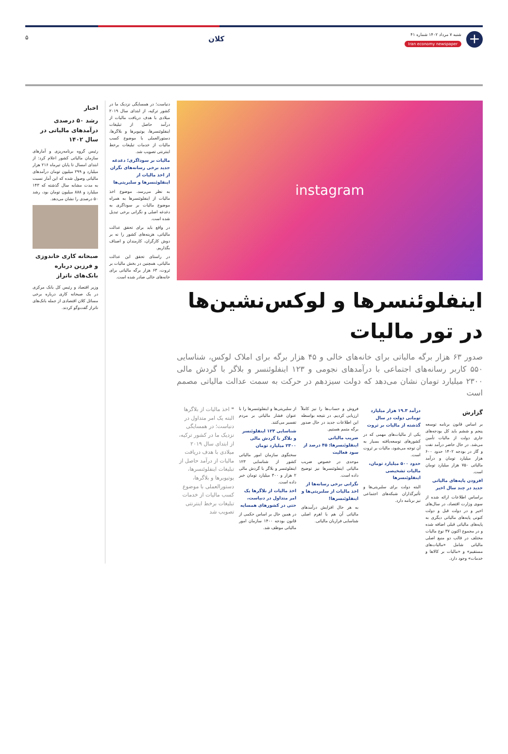+
شنبه ۷ مرداد ۱۴۰۲ شماره ۴۱
Iran economy newspaper
کلان
۵
instagram
اینفلوئنسرها و لوکس‌نشین‌ها در تور مالیات
صدور ۶۳ هزار برگه مالیاتی برای خانه‌های خالی و ۴۵ هزار برگه برای املاک لوکس، شناسایی ۵۵۰ کاربر رسانه‌های اجتماعی با درآمدهای نجومی و ۱۲۳ اینفلوئنسر و بلاگر با گردش مالی ۲۳۰۰ میلیارد تومان نشان می‌دهد که دولت سیزدهم در حرکت به سمت عدالت مالیاتی مصمم است
گزارش
بر اساس قانون برنامه توسعه پنجم و ششم باید کل بودجه‌های جاری دولت از مالیات تأمین می‌شد. در حال حاضر درآمد نفت و گاز در بودجه ۱۴۰۲ حدود ۶۰۰ هزار میلیارد تومان و درآمد مالیاتی ۷۵۰ هزار میلیارد تومان است.
افزودن پایه‌های مالیاتی جدید در چند سال اخیر
براساس اطلاعات ارائه شده از سوی وزارت اقتصاد، در سال‌های اخیر و در دولت قبل و دولت کنونی پایه‌های مالیاتی دیگری به پایه‌های مالیاتی قبلی اضافه شده و در مجموع اکنون ۳۷ نوع مالیات مختلف در قالب دو منبع اصلی مالیاتی شامل «مالیات‌های مستقیم» و «مالیات بر کالاها و خدمات» وجود دارد.
درآمد ۱۹.۳ هزار میلیارد تومانی دولت در سال گذشته از مالیات بر ثروت
یکی از مالیات‌های مهمی که در کشورهای توسعه‌یافته بسیار به آن توجه می‌شود، مالیات بر ثروت است.
حدود ۵۰۰ میلیارد تومان، مالیات تشخیصی اینفلوئنسرها
البته دولت برای سلبریتی‌ها و تأثیرگذاران شبکه‌های اجتماعی نیز برنامه دارد.
فروش و حساب‌ها را نیز کاملاً ارزیابی کردیم. در نتیجه بواسطه این اطلاعات جدید در حال صدور برگه متمم هستیم.
ضریب مالیاتی اینفلوئنسرها: ۴۵ درصد از سود فعالیت
موحدی در خصوص ضریب مالیاتی اینفلوئنسرها نیز توضیح داده است.
نگرانی برخی رسانه‌ها از اخذ مالیات از سلبریتی‌ها و اینفلوئنسرها!
به هر حال افزایش درآمدهای مالیاتی آن هم با اهرم اصلی شناسایی فراریان مالیاتی.
از سلبریتی‌ها و اینفلوئنسرها را با عنوان فشار مالیاتی بر مردم تفسیر می‌کنند.
شناسایی ۱۲۳ اینفلوئنسر و بلاگر با گردش مالی ۲۳۰۰ میلیارد تومان
سخنگوی سازمان امور مالیاتی کشور از شناسایی ۱۲۳ اینفلوئنسر و بلاگر با گردش مالی ۲ هزار و ۳۰۰ میلیارد تومان خبر داده است.
اخذ مالیات از بلاگرها یک امر متداول در دنیاست، حتی در کشورهای همسایه
در همین حال بر اساس حکمی از قانون بودجه ۱۴۰۰ سازمان امور مالیاتی موظف شد.
❝ اخذ مالیات از بلاگرها البته یک امر متداول در دنیاست؛ در همسایگی نزدیک ما در کشور ترکیه، از ابتدای سال ۲۰۱۹ میلادی با هدف دریافت مالیات از درآمد حاصل از تبلیغات اینفلوئنسرها، یوتیوبرها و بلاگرها، دستورالعملی با موضوع کسب مالیات از خدمات تبلیغات برخط اینترنتی تصویب شد
دنیاست؛ در همسایگی نزدیک ما در کشور ترکیه، از ابتدای سال ۲۰۱۹ میلادی با هدف دریافت مالیات از درآمد حاصل از تبلیغات اینفلوئنسرها، یوتیوبرها و بلاگرها، دستورالعملی با موضوع کسب مالیات از خدمات تبلیغات برخط اینترنتی تصویب شد.
مالیات بر سوداگری؛ دغدغه جدید برخی رسانه‌های نگران از اخذ مالیات از اینفلوئنسرها و سلبریتی‌ها
به نظر می‌رسد، موضوع اخذ مالیات از اینفلوئنسرها به همراه موضوع مالیات بر سوداگری به دغدغه اصلی و نگرانی برخی تبدیل شده است.
در واقع باید برای تحقق عدالت مالیاتی، هزینه‌های کشور را نه بر دوش کارگران، کارمندان و اصناف بگذاریم.
در راستای تحقق این عدالت مالیاتی، همچنین در بخش مالیات بر ثروت، ۶۳ هزار برگه مالیاتی برای خانه‌های خالی صادر شده است.
اخبار
رشد ۵۰ درصدی درآمدهای مالیاتی در سال ۱۴۰۲
رئیس گروه برنامه‌ریزی و آمارهای سازمان مالیاتی کشور اعلام کرد: از ابتدای امسال تا پایان تیرماه ۲۱۶ هزار میلیارد و ۲۹۹ میلیون تومان درآمدهای مالیاتی وصول شده که این آمار نسبت به مدت مشابه سال گذشته که ۱۴۳ میلیارد و ۸۸۸ میلیون تومان بود، رشد ۵۰ درصدی را نشان می‌دهد.
صبحانه کاری خاندوزی و فرزین درباره بانک‌های ناتراز
وزیر اقتصاد و رئیس کل بانک مرکزی در یک صبحانه کاری درباره برخی مسائل کلان اقتصادی از جمله بانک‌های ناتراز گفت‌وگو کردند.